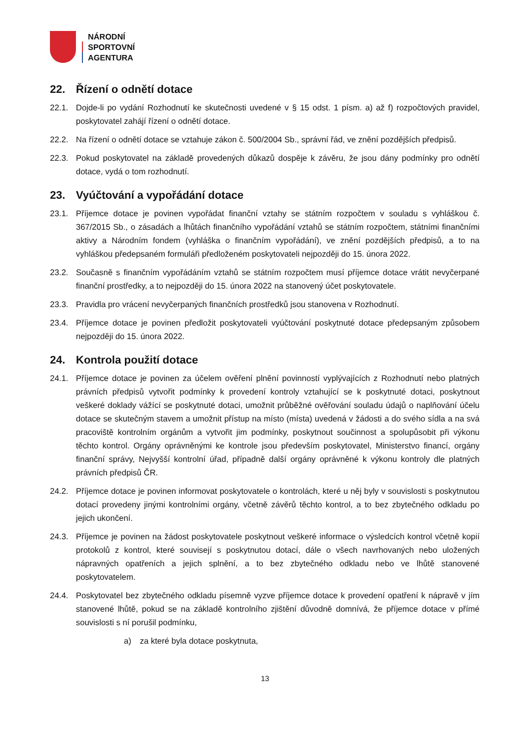NÁRODNÍ
SPORTOVNÍ
AGENTURA
22. Řízení o odnětí dotace
22.1. Dojde-li po vydání Rozhodnutí ke skutečnosti uvedené v § 15 odst. 1 písm. a) až f) rozpočtových pravidel, poskytovatel zahájí řízení o odnětí dotace.
22.2. Na řízení o odnětí dotace se vztahuje zákon č. 500/2004 Sb., správní řád, ve znění pozdějších předpisů.
22.3. Pokud poskytovatel na základě provedených důkazů dospěje k závěru, že jsou dány podmínky pro odnětí dotace, vydá o tom rozhodnutí.
23. Vyúčtování a vypořádání dotace
23.1. Příjemce dotace je povinen vypořádat finanční vztahy se státním rozpočtem v souladu s vyhláškou č. 367/2015 Sb., o zásadách a lhůtách finančního vypořádání vztahů se státním rozpočtem, státními finančními aktivy a Národním fondem (vyhláška o finančním vypořádání), ve znění pozdějších předpisů, a to na vyhláškou předepsaném formuláři předloženém poskytovateli nejpozději do 15. února 2022.
23.2. Současně s finančním vypořádáním vztahů se státním rozpočtem musí příjemce dotace vrátit nevyčerpané finanční prostředky, a to nejpozději do 15. února 2022 na stanovený účet poskytovatele.
23.3. Pravidla pro vrácení nevyčerpaných finančních prostředků jsou stanovena v Rozhodnutí.
23.4. Příjemce dotace je povinen předložit poskytovateli vyúčtování poskytnuté dotace předepsaným způsobem nejpozději do 15. února 2022.
24. Kontrola použití dotace
24.1. Příjemce dotace je povinen za účelem ověření plnění povinností vyplývajících z Rozhodnutí nebo platných právních předpisů vytvořit podmínky k provedení kontroly vztahující se k poskytnuté dotaci, poskytnout veškeré doklady vážící se poskytnuté dotaci, umožnit průběžné ověřování souladu údajů o naplňování účelu dotace se skutečným stavem a umožnit přístup na místo (místa) uvedená v žádosti a do svého sídla a na svá pracoviště kontrolním orgánům a vytvořit jim podmínky, poskytnout součinnost a spolupůsobit při výkonu těchto kontrol. Orgány oprávněnými ke kontrole jsou především poskytovatel, Ministerstvo financí, orgány finanční správy, Nejvyšší kontrolní úřad, případně další orgány oprávněné k výkonu kontroly dle platných právních předpisů ČR.
24.2. Příjemce dotace je povinen informovat poskytovatele o kontrolách, které u něj byly v souvislosti s poskytnutou dotací provedeny jinými kontrolními orgány, včetně závěrů těchto kontrol, a to bez zbytečného odkladu po jejich ukončení.
24.3. Příjemce je povinen na žádost poskytovatele poskytnout veškeré informace o výsledcích kontrol včetně kopií protokolů z kontrol, které souvisejí s poskytnutou dotací, dále o všech navrhovaných nebo uložených nápravných opatřeních a jejich splnění, a to bez zbytečného odkladu nebo ve lhůtě stanovené poskytovatelem.
24.4. Poskytovatel bez zbytečného odkladu písemně vyzve příjemce dotace k provedení opatření k nápravě v jím stanovené lhůtě, pokud se na základě kontrolního zjištění důvodně domnívá, že příjemce dotace v přímé souvislosti s ní porušil podmínku,
a) za které byla dotace poskytnuta,
13